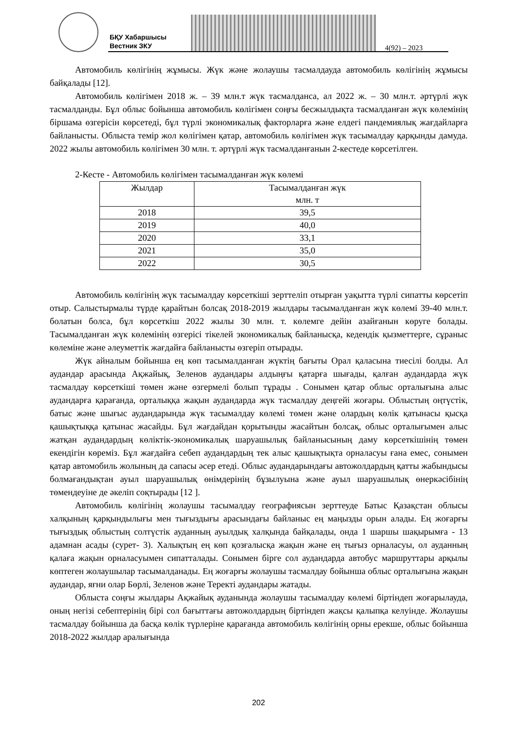БҚУ Хабаршысы
Вестник ЗКУ
4(92) – 2023
Автомобиль көлігінің жұмысы. Жүк және жолаушы тасмалдауда автомобиль көлігінің жұмысы байқалады [12].
Автомобиль көлігімен 2018 ж. – 39 млн.т жүк тасмалданса, ал 2022 ж. – 30 млн.т. әртүрлі жүк тасмалданды. Бұл облыс бойынша автомобиль көлігімен соңғы бесжылдықта тасмалданған жүк көлемінің біршама өзгерісін көрсетеді, бұл түрлі экономикалық факторларға және елдегі пандемиялық жағдайларға байланысты. Облыста темір жол көлігімен қатар, автомобиль көлігімен жүк тасымалдау қарқынды дамуда. 2022 жылы автомобиль көлігімен 30 млн. т. әртүрлі жүк тасмалданғанын 2-кестеде көрсетілген.
2-Кесте - Автомобиль көлігімен тасымалданған жүк көлемі
| Жылдар | Тасымалданған жүк млн. т |
| --- | --- |
| 2018 | 39,5 |
| 2019 | 40,0 |
| 2020 | 33,1 |
| 2021 | 35,0 |
| 2022 | 30,5 |
Автомобиль көлігінің жүк тасымалдау көрсеткіші зерттеліп отырған уақытта түрлі сипатты көрсетіп отыр. Салыстырмалы түрде қарайтын болсақ 2018-2019 жылдары тасымалданған жүк көлемі 39-40 млн.т. болатын болса, бұл көрсеткіш 2022 жылы 30 млн. т. көлемге дейін азайғанын көруге болады. Тасымалданған жүк көлемінің өзгерісі тікелей экономикалық байланысқа, кедендік қызметтерге, сұраныс көлеміне және әлеуметтік жағдайға байланысты өзгеріп отырады.
Жүк айналым бойынша ең көп тасымалданған жүктің бағыты Орал қаласына тиесілі болды. Ал аудандар арасында Ақжайық, Зеленов аудандары алдыңғы қатарға шығады, қалған аудандарда жүк тасмалдау көрсеткіші төмен және өзгермелі болып тұрады . Сонымен қатар облыс орталығына алыс аудандарға қарағанда, орталыққа жақын аудандарда жүк тасмалдау деңгейі жоғары. Облыстың оңтүстік, батыс және шығыс аудандарында жүк тасымалдау көлемі төмен және олардың көлік қатынасы қысқа қашықтыққа қатынас жасайды. Бұл жағдайдан қорытынды жасайтын болсақ, облыс орталығымен алыс жатқан аудандардың көліктік-экономикалық шаруашылық байланысының даму көрсеткішінің төмен екендігін көреміз. Бұл жағдайға себеп аудандардың тек алыс қашықтықта орналасуы ғана емес, сонымен қатар автомобиль жолының да сапасы әсер етеді. Облыс аудандарындағы автожолдардың қатты жабындысы болмағандықтан ауыл шаруашылық өнімдерінің бұзылуына және ауыл шаруашылық өнеркәсібінің төмендеуіне де әкеліп соқтырады [12 ].
Автомобиль көлігінің жолаушы тасымалдау географиясын зерттеуде Батыс Қазақстан облысы халқының қарқындылығы мен тығыздығы арасындағы байланыс ең маңызды орын алады. Ең жоғарғы тығыздық облыстың солтүстік ауданның ауылдық халқында байқалады, онда 1 шаршы шақырымға - 13 адамнан асады (сурет- 3). Халықтың ең көп қозғалысқа жақын және ең тығыз орналасуы, ол ауданның қалаға жақын орналасуымен сипатталады. Сонымен бірге сол аудандарда автобус маршруттары арқылы көптеген жолаушылар тасымалданады. Ең жоғарғы жолаушы тасмалдау бойынша облыс орталығына жақын аудандар, яғни олар Бөрлі, Зеленов және Теректі аудандары жатады.
Облыста соңғы жылдары Ақжайық ауданында жолаушы тасымалдау көлемі біртіндеп жоғарылауда, оның негізі себептерінің бірі сол бағыттағы автожолдардың біртіндеп жақсы қалыпқа келуінде. Жолаушы тасмалдау бойынша да басқа көлік түрлеріне қарағанда автомобиль көлігінің орны ерекше, облыс бойынша 2018-2022 жылдар аралығында
202